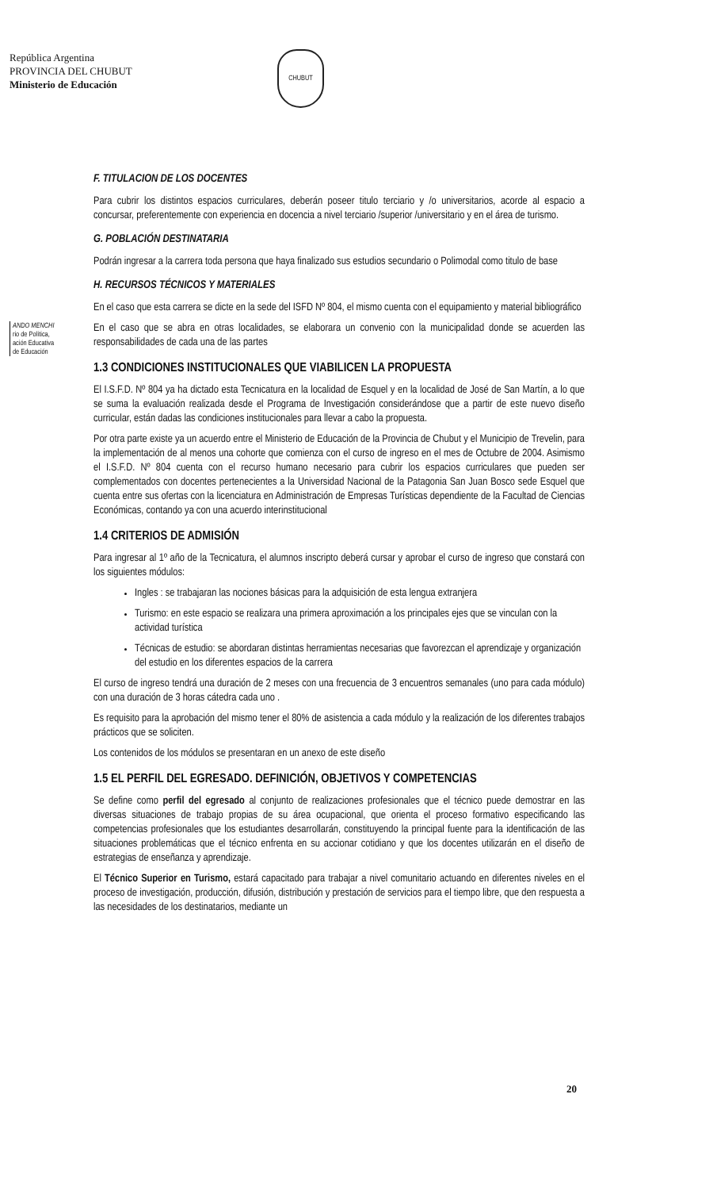República Argentina
PROVINCIA DEL CHUBUT
Ministerio de Educación
CHUBUT
ANDO MENCHI
rio de Política,
ación Educativa
de Educación
F. TITULACION DE LOS DOCENTES
Para cubrir los distintos espacios curriculares, deberán poseer titulo terciario y /o universitarios, acorde al espacio a concursar, preferentemente con experiencia en docencia a nivel terciario /superior /universitario y en el área de turismo.
G. POBLACIÓN DESTINATARIA
Podrán ingresar a la carrera toda persona que haya finalizado sus estudios secundario o Polimodal como titulo de base
H. RECURSOS TÉCNICOS Y MATERIALES
En el caso que esta carrera se dicte en la sede del ISFD Nº 804, el mismo cuenta con el equipamiento y material bibliográfico
En el caso que se abra en otras localidades, se elaborara un convenio con la municipalidad donde se acuerden las responsabilidades de cada una de las partes
1.3 CONDICIONES INSTITUCIONALES QUE VIABILICEN LA PROPUESTA
El I.S.F.D. Nº 804 ya ha dictado esta Tecnicatura en la localidad de Esquel y en la localidad de José de San Martín, a lo que se suma la evaluación realizada desde el Programa de Investigación considerándose que a partir de este nuevo diseño curricular, están dadas las condiciones institucionales para llevar a cabo la propuesta.
Por otra parte existe ya un acuerdo entre el Ministerio de Educación de la Provincia de Chubut y el Municipio de Trevelin, para la implementación de al menos una cohorte que comienza con el curso de ingreso en el mes de Octubre de 2004. Asimismo el I.S.F.D. Nº 804 cuenta con el recurso humano necesario para cubrir los espacios curriculares que pueden ser complementados con docentes pertenecientes a la Universidad Nacional de la Patagonia San Juan Bosco sede Esquel que cuenta entre sus ofertas con la licenciatura en Administración de Empresas Turísticas dependiente de la Facultad de Ciencias Económicas, contando ya con una acuerdo interinstitucional
1.4 CRITERIOS DE ADMISIÓN
Para ingresar al 1º año de la Tecnicatura, el alumnos inscripto deberá cursar y aprobar el curso de ingreso que constará con los siguientes módulos:
Ingles : se trabajaran las nociones básicas para la adquisición de esta lengua extranjera
Turismo: en este espacio se realizara una primera aproximación a los principales ejes que se vinculan con la actividad turística
Técnicas de estudio: se abordaran distintas herramientas necesarias que favorezcan el aprendizaje y organización del estudio en los diferentes espacios de la carrera
El curso de ingreso tendrá una duración de 2 meses con una frecuencia de 3 encuentros semanales (uno para cada módulo) con una duración de 3 horas cátedra cada uno .
Es requisito para la aprobación del mismo tener el 80% de asistencia a cada módulo y la realización de los diferentes trabajos prácticos que se soliciten.
Los contenidos de los módulos se presentaran en un anexo de este diseño
1.5 EL PERFIL DEL EGRESADO. DEFINICIÓN, OBJETIVOS Y COMPETENCIAS
Se define como perfil del egresado al conjunto de realizaciones profesionales que el técnico puede demostrar en las diversas situaciones de trabajo propias de su área ocupacional, que orienta el proceso formativo especificando las competencias profesionales que los estudiantes desarrollarán, constituyendo la principal fuente para la identificación de las situaciones problemáticas que el técnico enfrenta en su accionar cotidiano y que los docentes utilizarán en el diseño de estrategias de enseñanza y aprendizaje.
El Técnico Superior en Turismo, estará capacitado para trabajar a nivel comunitario actuando en diferentes niveles en el proceso de investigación, producción, difusión, distribución y prestación de servicios para el tiempo libre, que den respuesta a las necesidades de los destinatarios, mediante un
20